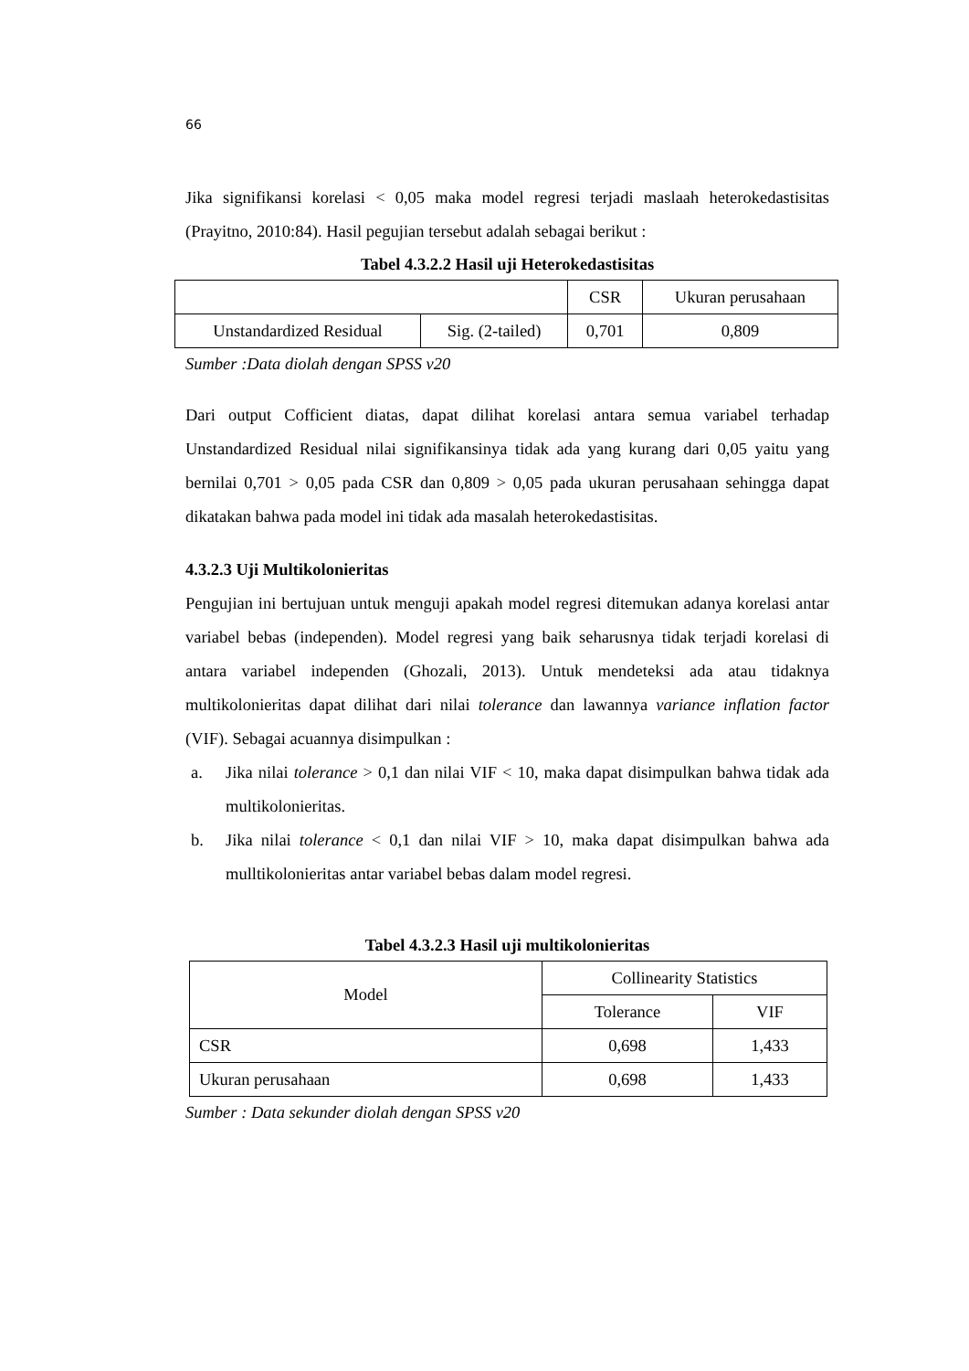66
Jika signifikansi korelasi < 0,05 maka model regresi terjadi maslaah heterokedastisitas (Prayitno, 2010:84). Hasil pegujian tersebut adalah sebagai berikut :
Tabel 4.3.2.2 Hasil uji Heterokedastisitas
| | | CSR | Ukuran perusahaan |
| Unstandardized Residual | Sig. (2-tailed) | 0,701 | 0,809 |
Sumber :Data diolah dengan SPSS v20
Dari output Cofficient diatas, dapat dilihat korelasi antara semua variabel terhadap Unstandardized Residual nilai signifikansinya tidak ada yang kurang dari 0,05 yaitu yang bernilai 0,701 > 0,05 pada CSR dan 0,809 > 0,05 pada ukuran perusahaan sehingga dapat dikatakan bahwa pada model ini tidak ada masalah heterokedastisitas.
4.3.2.3 Uji Multikolonieritas
Pengujian ini bertujuan untuk menguji apakah model regresi ditemukan adanya korelasi antar variabel bebas (independen). Model regresi yang baik seharusnya tidak terjadi korelasi di antara variabel independen (Ghozali, 2013). Untuk mendeteksi ada atau tidaknya multikolonieritas dapat dilihat dari nilai tolerance dan lawannya variance inflation factor (VIF). Sebagai acuannya disimpulkan :
a. Jika nilai tolerance > 0,1 dan nilai VIF < 10, maka dapat disimpulkan bahwa tidak ada multikolonieritas.
b. Jika nilai tolerance < 0,1 dan nilai VIF > 10, maka dapat disimpulkan bahwa ada mulltikolonieritas antar variabel bebas dalam model regresi.
Tabel 4.3.2.3 Hasil uji multikolonieritas
| Model | Collinearity Statistics | |
| --- | --- | --- |
| | Tolerance | VIF |
| CSR | 0,698 | 1,433 |
| Ukuran perusahaan | 0,698 | 1,433 |
Sumber : Data sekunder diolah dengan SPSS v20